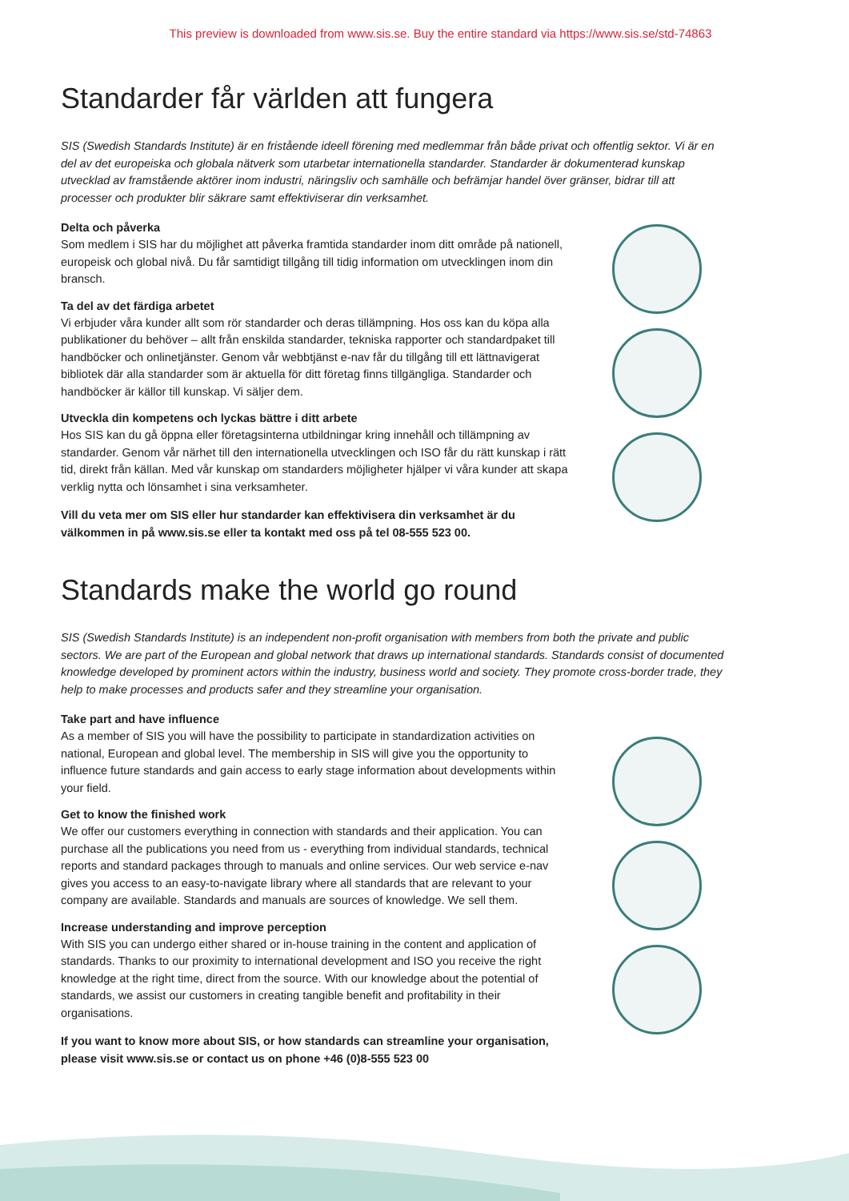This preview is downloaded from www.sis.se. Buy the entire standard via https://www.sis.se/std-74863
Standarder får världen att fungera
SIS (Swedish Standards Institute) är en fristående ideell förening med medlemmar från både privat och offentlig sektor. Vi är en del av det europeiska och globala nätverk som utarbetar internationella standarder. Standarder är dokumenterad kunskap utvecklad av framstående aktörer inom industri, näringsliv och samhälle och befrämjar handel över gränser, bidrar till att processer och produkter blir säkrare samt effektiviserar din verksamhet.
Delta och påverka
Som medlem i SIS har du möjlighet att påverka framtida standarder inom ditt område på nationell, europeisk och global nivå. Du får samtidigt tillgång till tidig information om utvecklingen inom din bransch.
Ta del av det färdiga arbetet
Vi erbjuder våra kunder allt som rör standarder och deras tillämpning. Hos oss kan du köpa alla publikationer du behöver – allt från enskilda standarder, tekniska rapporter och standard­paket till handböcker och onlinetjänster. Genom vår webbtjänst e-nav får du tillgång till ett lättnavigerat bibliotek där alla standarder som är aktuella för ditt företag finns tillgängliga. Standarder och handböcker är källor till kunskap. Vi säljer dem.
Utveckla din kompetens och lyckas bättre i ditt arbete
Hos SIS kan du gå öppna eller företagsinterna utbildningar kring innehåll och tillämpning av standarder. Genom vår närhet till den internationella utvecklingen och ISO får du rätt kunskap i rätt tid, direkt från källan. Med vår kunskap om standarders möjligheter hjälper vi våra kunder att skapa verklig nytta och lönsamhet i sina verksamheter.
Vill du veta mer om SIS eller hur standarder kan effektivisera din verksamhet är du välkommen in på www.sis.se eller ta kontakt med oss på tel 08-555 523 00.
Standards make the world go round
SIS (Swedish Standards Institute) is an independent non-profit organisation with members from both the private and public sectors. We are part of the European and global network that draws up international standards. Standards consist of documented knowledge developed by prominent actors within the industry, business world and society. They promote cross-border trade, they help to make processes and products safer and they streamline your organisation.
Take part and have influence
As a member of SIS you will have the possibility to participate in standardization activities on national, European and global level. The membership in SIS will give you the opportunity to influence future standards and gain access to early stage information about developments within your field.
Get to know the finished work
We offer our customers everything in connection with standards and their application. You can purchase all the publications you need from us - everything from individual standards, technical reports and standard packages through to manuals and online services. Our web service e-nav gives you access to an easy-to-navigate library where all standards that are relevant to your company are available. Standards and manuals are sources of knowledge. We sell them.
Increase understanding and improve perception
With SIS you can undergo either shared or in-house training in the content and application of standards. Thanks to our proximity to international development and ISO you receive the right knowledge at the right time, direct from the source. With our knowledge about the potential of standards, we assist our customers in creating tangible benefit and profitability in their organisations.
If you want to know more about SIS, or how standards can streamline your organisation, please visit www.sis.se or contact us on phone +46 (0)8-555 523 00